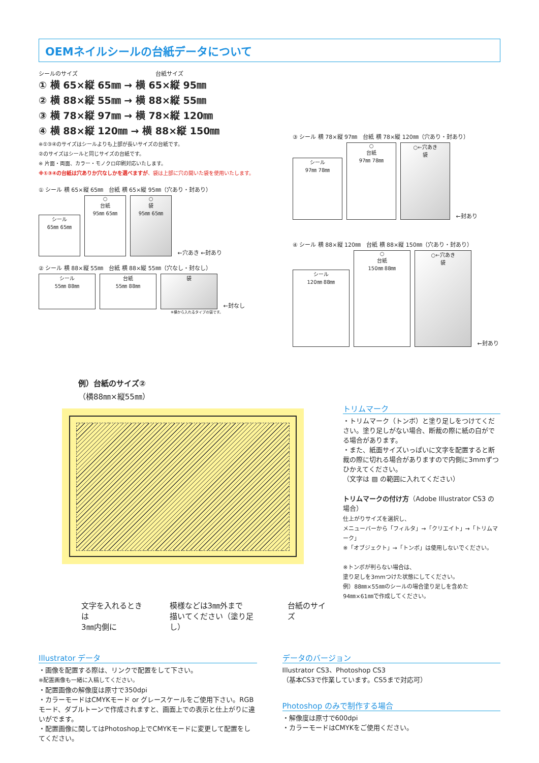OEMネイルシールの台紙データについて
シールのサイズ 台紙サイズ
① 横 65×縦 65㎜ → 横 65×縦 95㎜
② 横 88×縦 55㎜ → 横 88×縦 55㎜
③ 横 78×縦 97㎜ → 横 78×縦 120㎜
④ 横 88×縦 120㎜ → 横 88×縦 150㎜
※①③④のサイズはシールよりも上部が長いサイズの台紙です。
②のサイズはシールと同じサイズの台紙です。
※ 片面・両面、カラー・モノクロ印刷対応いたします。
※①③④の台紙は穴ありか穴なしかを選べますが、袋は上部に穴の開いた袋を使用いたします。
① シール 横 65×縦 65㎜　台紙 横 65×縦 95㎜（穴あり・封あり）
シール
65㎜ 65㎜ ○
台紙
95㎜ 65㎜ ○
袋
95㎜ 65㎜ ←穴あき ←封あり
② シール 横 88×縦 55㎜　台紙 横 88×縦 55㎜（穴なし・封なし）
シール
55㎜ 88㎜ 台紙
55㎜ 88㎜ 袋 ←封なし
※横から入れるタイプの袋です。
③ シール 横 78×縦 97㎜　台紙 横 78×縦 120㎜（穴あり・封あり）
シール
97㎜ 78㎜ ○
台紙
97㎜ 78㎜ ○←穴あき
袋 ←封あり
④ シール 横 88×縦 120㎜　台紙 横 88×縦 150㎜（穴あり・封あり）
シール
120㎜ 88㎜ ○
台紙
150㎜ 88㎜ ○←穴あき
袋 ←封あり
例）台紙のサイズ②
（横88㎜×縦55㎜）
文字を入れるときは
3㎜内側に
模様などは3㎜外まで
描いてください（塗り足し）
台紙のサイズ
トリムマーク
・トリムマーク（トンボ）と塗り足しをつけてください。塗り足しがない場合、断裁の際に紙の白がでる場合があります。
・また、紙面サイズいっぱいに文字を配置すると断裁の際に切れる場合がありますので内側に3mmずつひかえてください。
（文字は ▨ の範囲に入れてください）
トリムマークの付け方（Adobe Illustrator CS3 の場合）
仕上がりサイズを選択し、
メニューバーから「フィルタ」→「クリエイト」→「トリムマーク」
※「オブジェクト」→「トンボ」は使用しないでください。
※トンボが判らない場合は、
塗り足しを3mmつけた状態にしてください。
例）88㎜×55㎜のシールの場合塗り足しを含めた
94㎜×61㎜で作成してください。
Illustrator データ
・画像を配置する際は、リンクで配置をして下さい。
※配置画像も一緒に入稿してください。
・配置画像の解像度は原寸で350dpi
・カラーモードはCMYKモード or グレースケールをご使用下さい。RGBモード、ダブルトーンで作成されますと、画面上での表示と仕上がりに違いがでます。
・配置画像に関してはPhotoshop上でCMYKモードに変更して配置をしてください。
データのバージョン
Illustrator CS3、Photoshop CS3
（基本CS3で作業しています。CS5まで対応可）
Photoshop のみで制作する場合
・解像度は原寸で600dpi
・カラーモードはCMYKをご使用ください。